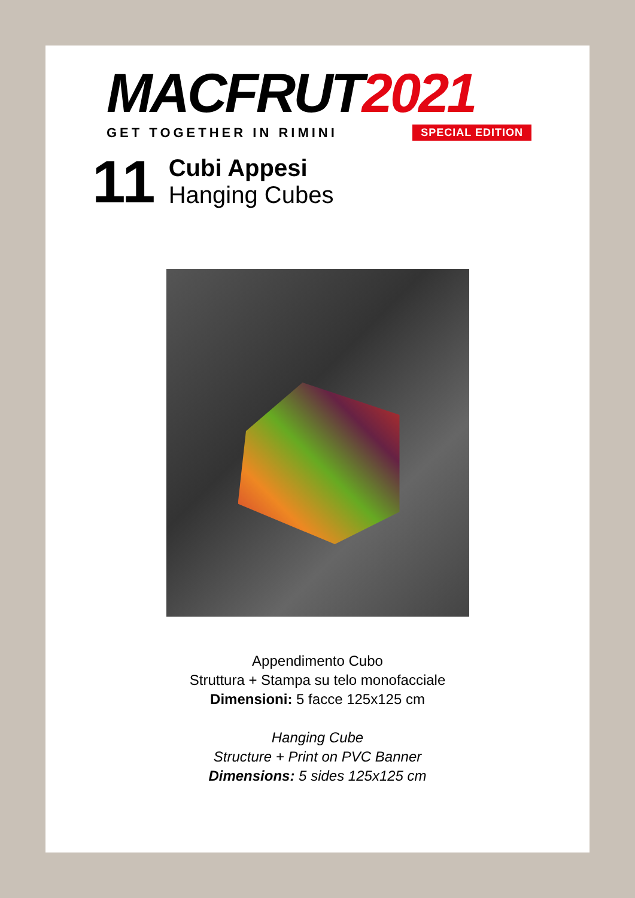MACFRUT2021
GET TOGETHER IN RIMINI SPECIAL EDITION
11
Cubi Appesi
Hanging Cubes
Appendimento Cubo
Struttura + Stampa su telo monofacciale
Dimensioni: 5 facce 125x125 cm
Hanging Cube
Structure + Print on PVC Banner
Dimensions: 5 sides 125x125 cm